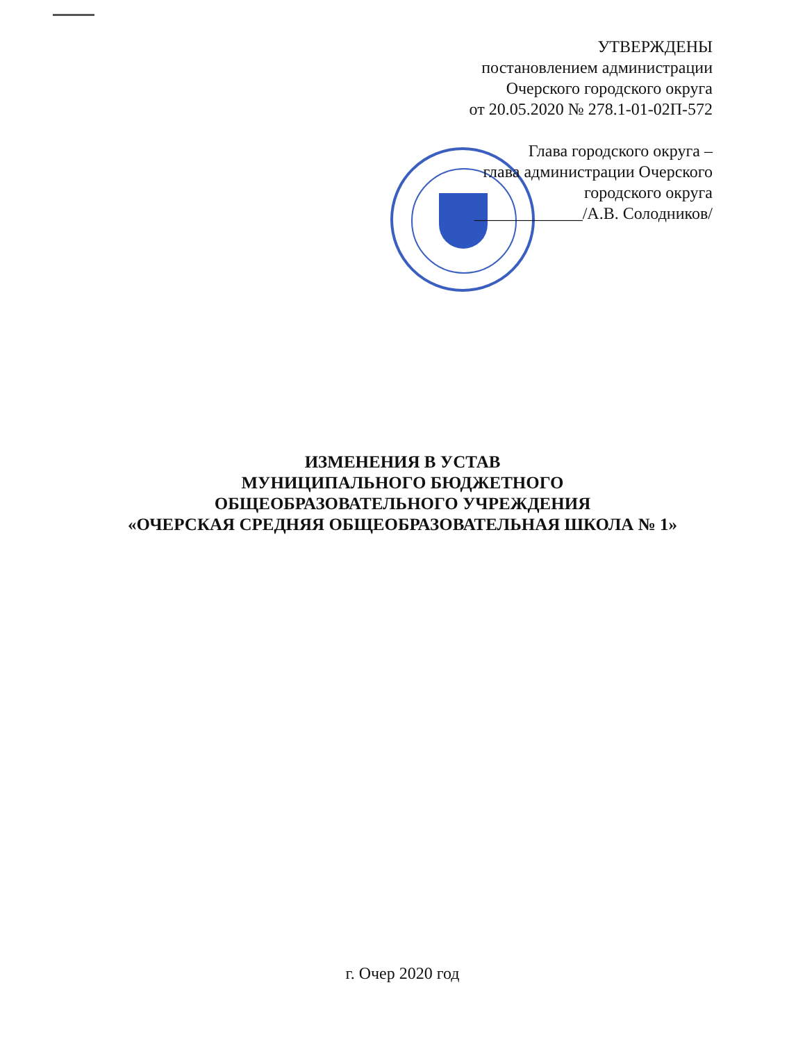УТВЕРЖДЕНЫ
постановлением администрации
Очерского городского округа
от 20.05.2020 № 278.1-01-02П-572
Глава городского округа –
глава администрации Очерского
городского округа
_____________/А.В. Солодников/
ИЗМЕНЕНИЯ В УСТАВ
МУНИЦИПАЛЬНОГО БЮДЖЕТНОГО
ОБЩЕОБРАЗОВАТЕЛЬНОГО УЧРЕЖДЕНИЯ
«ОЧЕРСКАЯ СРЕДНЯЯ ОБЩЕОБРАЗОВАТЕЛЬНАЯ ШКОЛА № 1»
г. Очер 2020 год